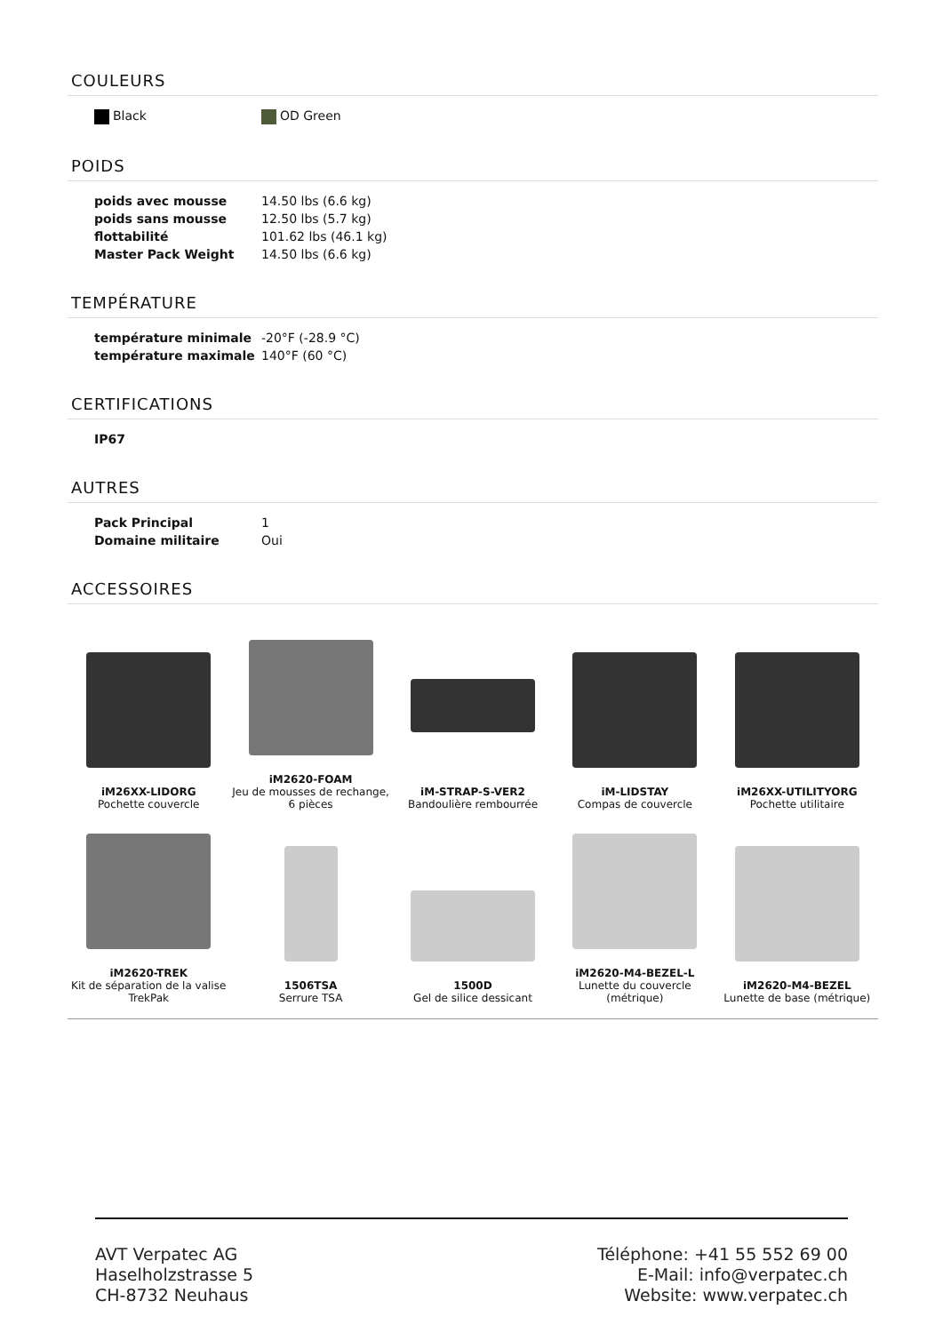COULEURS
| Black | OD Green |
POIDS
| poids avec mousse | 14.50 lbs (6.6 kg) |
| poids sans mousse | 12.50 lbs (5.7 kg) |
| flottabilité | 101.62 lbs (46.1 kg) |
| Master Pack Weight | 14.50 lbs (6.6 kg) |
TEMPÉRATURE
| température minimale | -20°F (-28.9 °C) |
| température maximale | 140°F (60 °C) |
CERTIFICATIONS
| IP67 |
AUTRES
| Pack Principal | 1 |
| Domaine militaire | Oui |
ACCESSOIRES
| iM26XX-LIDORG Pochette couvercle | iM2620-FOAM Jeu de mousses de rechange, 6 pièces | iM-STRAP-S-VER2 Bandoulière rembourrée | iM-LIDSTAY Compas de couvercle | iM26XX-UTILITYORG Pochette utilitaire |
| iM2620-TREK Kit de séparation de la valise TrekPak | 1506TSA Serrure TSA | 1500D Gel de silice dessicant | iM2620-M4-BEZEL-L Lunette du couvercle (métrique) | iM2620-M4-BEZEL Lunette de base (métrique) |
AVT Verpatec AG
Haselholzstrasse 5
CH-8732 Neuhaus
Téléphone: +41 55 552 69 00
E-Mail: info@verpatec.ch
Website: www.verpatec.ch